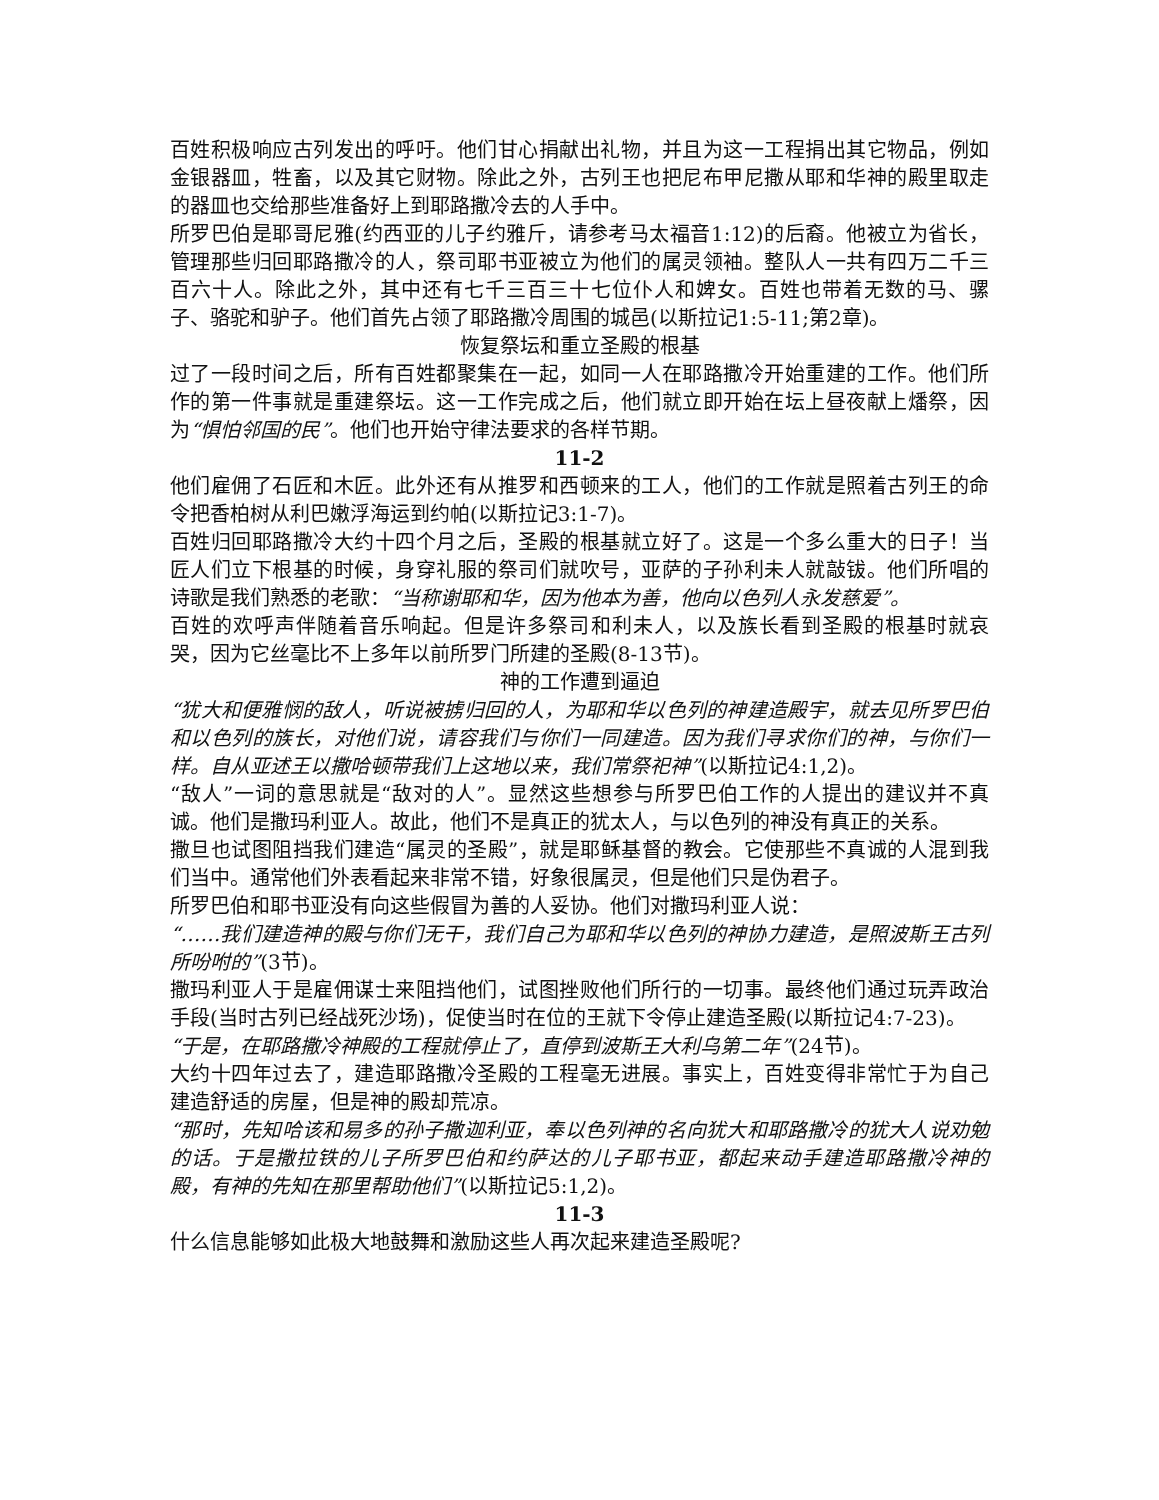百姓积极响应古列发出的呼吁。他们甘心捐献出礼物，并且为这一工程捐出其它物品，例如金银器皿，牲畜，以及其它财物。除此之外，古列王也把尼布甲尼撒从耶和华神的殿里取走的器皿也交给那些准备好上到耶路撒冷去的人手中。
所罗巴伯是耶哥尼雅(约西亚的儿子约雅斤，请参考马太福音1:12)的后裔。他被立为省长，管理那些归回耶路撒冷的人，祭司耶书亚被立为他们的属灵领袖。整队人一共有四万二千三百六十人。除此之外，其中还有七千三百三十七位仆人和婢女。百姓也带着无数的马、骡子、骆驼和驴子。他们首先占领了耶路撒冷周围的城邑(以斯拉记1:5-11;第2章)。
恢复祭坛和重立圣殿的根基
过了一段时间之后，所有百姓都聚集在一起，如同一人在耶路撒冷开始重建的工作。他们所作的第一件事就是重建祭坛。这一工作完成之后，他们就立即开始在坛上昼夜献上燔祭，因为“惧怕邻国的民”。他们也开始守律法要求的各样节期。
11-2
他们雇佣了石匠和木匠。此外还有从推罗和西顿来的工人，他们的工作就是照着古列王的命令把香柏树从利巴嫩浮海运到约帕(以斯拉记3:1-7)。
百姓归回耶路撒冷大约十四个月之后，圣殿的根基就立好了。这是一个多么重大的日子！当匠人们立下根基的时候，身穿礼服的祭司们就吹号，亚萨的子孙利未人就敲钹。他们所唱的诗歌是我们熟悉的老歌：“当称谢耶和华，因为他本为善，他向以色列人永发慈爱”。
百姓的欢呼声伴随着音乐响起。但是许多祭司和利未人，以及族长看到圣殿的根基时就哀哭，因为它丝毫比不上多年以前所罗门所建的圣殿(8-13节)。
神的工作遭到逼迫
“犹大和便雅悯的敌人，听说被掳归回的人，为耶和华以色列的神建造殿宇，就去见所罗巴伯和以色列的族长，对他们说，请容我们与你们一同建造。因为我们寻求你们的神，与你们一样。自从亚述王以撒哈顿带我们上这地以来，我们常祭祀神”(以斯拉记4:1,2)。
“敌人”一词的意思就是“敌对的人”。显然这些想参与所罗巴伯工作的人提出的建议并不真诚。他们是撒玛利亚人。故此，他们不是真正的犹太人，与以色列的神没有真正的关系。
撒旦也试图阻挡我们建造“属灵的圣殿”，就是耶稣基督的教会。它使那些不真诚的人混到我们当中。通常他们外表看起来非常不错，好象很属灵，但是他们只是伪君子。
所罗巴伯和耶书亚没有向这些假冒为善的人妥协。他们对撒玛利亚人说：
“……我们建造神的殿与你们无干，我们自己为耶和华以色列的神协力建造，是照波斯王古列所吩咐的”(3节)。
撒玛利亚人于是雇佣谋士来阻挡他们，试图挫败他们所行的一切事。最终他们通过玩弄政治手段(当时古列已经战死沙场)，促使当时在位的王就下令停止建造圣殿(以斯拉记4:7-23)。
“于是，在耶路撒冷神殿的工程就停止了，直停到波斯王大利乌第二年”(24节)。
大约十四年过去了，建造耶路撒冷圣殿的工程毫无进展。事实上，百姓变得非常忙于为自己建造舒适的房屋，但是神的殿却荒凉。
“那时，先知哈该和易多的孙子撒迦利亚，奉以色列神的名向犹大和耶路撒冷的犹大人说劝勉的话。于是撒拉铁的儿子所罗巴伯和约萨达的儿子耶书亚，都起来动手建造耶路撒冷神的殿，有神的先知在那里帮助他们”(以斯拉记5:1,2)。
11-3
什么信息能够如此极大地鼓舞和激励这些人再次起来建造圣殿呢?